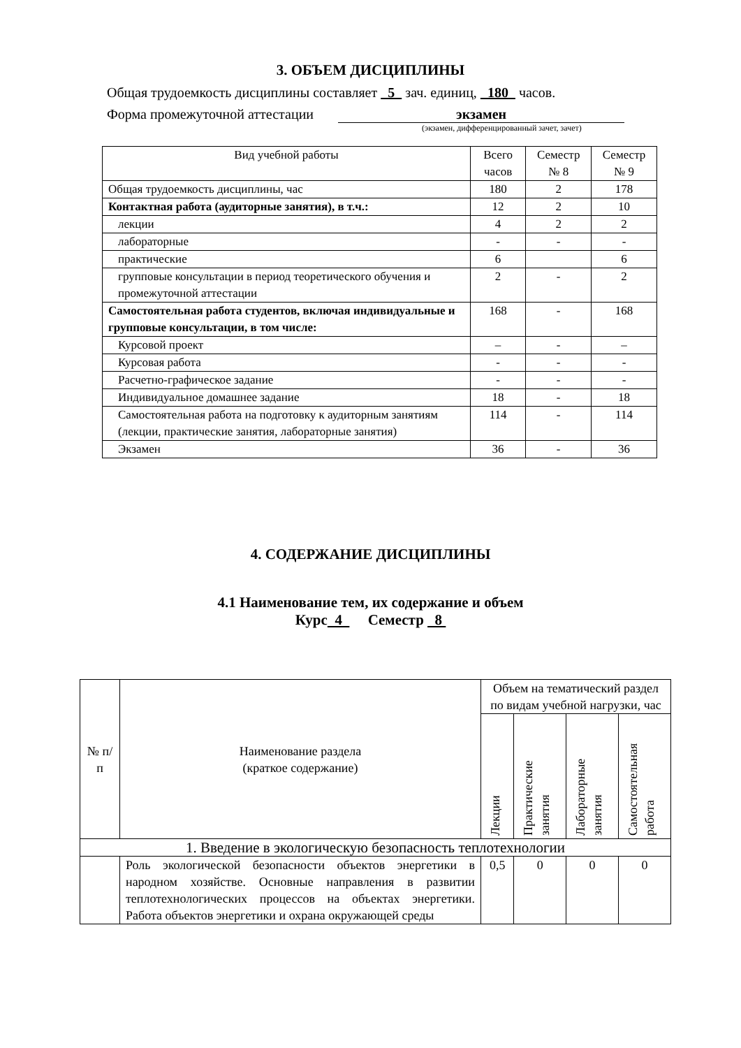3. ОБЪЕМ ДИСЦИПЛИНЫ
Общая трудоемкость дисциплины составляет 5 зач. единиц, 180 часов.
Форма промежуточной аттестации экзамен
(экзамен, дифференцированный зачет, зачет)
| Вид учебной работы | Всего часов | Семестр № 8 | Семестр № 9 |
| --- | --- | --- | --- |
| Общая трудоемкость дисциплины, час | 180 | 2 | 178 |
| Контактная работа (аудиторные занятия), в т.ч.: | 12 | 2 | 10 |
| лекции | 4 | 2 | 2 |
| лабораторные | - | - | - |
| практические | 6 | | 6 |
| групповые консультации в период теоретического обучения и промежуточной аттестации | 2 | - | 2 |
| Самостоятельная работа студентов, включая индивидуальные и групповые консультации, в том числе: | 168 | - | 168 |
| Курсовой проект | – | - | – |
| Курсовая работа | - | - | - |
| Расчетно-графическое задание | - | - | - |
| Индивидуальное домашнее задание | 18 | - | 18 |
| Самостоятельная работа на подготовку к аудиторным занятиям (лекции, практические занятия, лабораторные занятия) | 114 | - | 114 |
| Экзамен | 36 | - | 36 |
4. СОДЕРЖАНИЕ ДИСЦИПЛИНЫ
4.1 Наименование тем, их содержание и объем
Курс 4 Семестр 8
| № п/п | Наименование раздела (краткое содержание) | Объем на тематический раздел по видам учебной нагрузки, час | | | |
| --- | --- | --- | --- | --- | --- |
| | | Лекции | Практические занятия | Лабораторные занятия | Самостоятельная работа |
| 1. Введение в экологическую безопасность теплотехнологии | | | | | |
| | Роль экологической безопасности объектов энергетики в народном хозяйстве. Основные направления в развитии теплотехнологических процессов на объектах энергетики. Работа объектов энергетики и охрана окружающей среды | 0,5 | 0 | 0 | 0 |